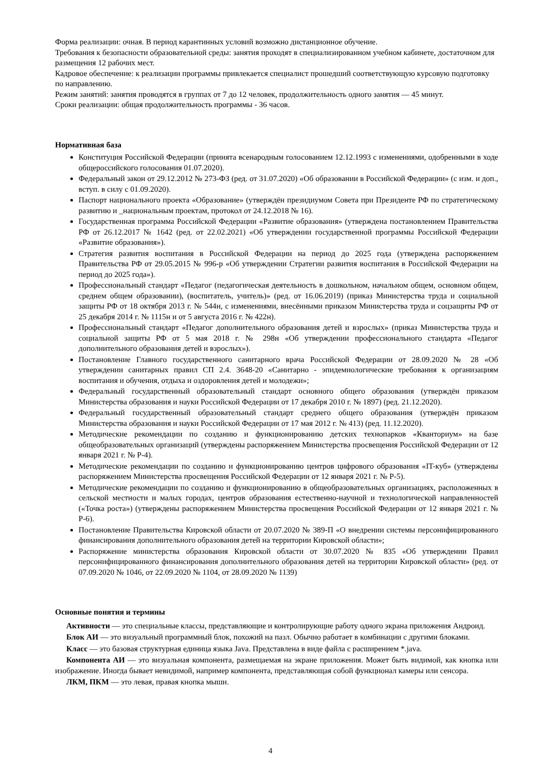Форма реализации: очная. В период карантинных условий возможно дистанционное обучение.
Требования к безопасности образовательной среды: занятия проходят в специализированном учебном кабинете, достаточном для размещения 12 рабочих мест.
Кадровое обеспечение: к реализации программы привлекается специалист прошедший соответствующую курсовую подготовку по направлению.
Режим занятий: занятия проводятся в группах от 7 до 12 человек, продолжительность одного занятия — 45 минут.
Сроки реализации: общая продолжительность программы - 36 часов.
Нормативная база
Конституция Российской Федерации (принята всенародным голосованием 12.12.1993 с изменениями, одобренными в ходе общероссийского голосования 01.07.2020).
Федеральный закон от 29.12.2012 № 273-ФЗ (ред. от 31.07.2020) «Об образовании в Российской Федерации» (с изм. и доп., вступ. в силу с 01.09.2020).
Паспорт национального проекта «Образование» (утверждён президиумом Совета при Президенте РФ по стратегическому развитию и _национальным проектам, протокол от 24.12.2018 № 16).
Государственная программа Российской Федерации «Развитие образования» (утверждена постановлением Правительства РФ от 26.12.2017 № 1642 (ред. от 22.02.2021) «Об утверждении государственной программы Российской Федерации «Развитие образования»).
Стратегия развития воспитания в Российской Федерации на период до 2025 года (утверждена распоряжением Правительства РФ от 29.05.2015 № 996-р «Об утверждении Стратегии развития воспитания в Российской Федерации на период до 2025 года»).
Профессиональный стандарт «Педагог (педагогическая деятельность в дошкольном, начальном общем, основном общем, среднем общем образовании), (воспитатель, учитель)» (ред. от 16.06.2019) (приказ Министерства труда и социальной защиты РФ от 18 октября 2013 г. № 544н, с изменениями, внесёнными приказом Министерства труда и соцзащиты РФ от 25 декабря 2014 г. № 1115н и от 5 августа 2016 г. № 422н).
Профессиональный стандарт «Педагог дополнительного образования детей и взрослых» (приказ Министерства труда и социальной защиты РФ от 5 мая 2018 г. № 298н «Об утверждении профессионального стандарта «Педагог дополнительного образования детей и взрослых»).
Постановление Главного государственного санитарного врача Российской Федерации от 28.09.2020 № 28 «Об утверждении санитарных правил СП 2.4. 3648-20 «Санитарно - эпидемиологические требования к организациям воспитания и обучения, отдыха и оздоровления детей и молодежи»;
Федеральный государственный образовательный стандарт основного общего образования (утверждён приказом Министерства образования и науки Российской Федерации от 17 декабря 2010 г. № 1897) (ред. 21.12.2020).
Федеральный государственный образовательный стандарт среднего общего образования (утверждён приказом Министерства образования и науки Российской Федерации от 17 мая 2012 г. № 413) (ред. 11.12.2020).
Методические рекомендации по созданию и функционированию детских технопарков «Кванториум» на базе общеобразовательных организаций (утверждены распоряжением Министерства просвещения Российской Федерации от 12 января 2021 г. № Р-4).
Методические рекомендации по созданию и функционированию центров цифрового образования «IT-куб» (утверждены распоряжением Министерства просвещения Российской Федерации от 12 января 2021 г. № Р-5).
Методические рекомендации по созданию и функционированию в общеобразовательных организациях, расположенных в сельской местности и малых городах, центров образования естественно-научной и технологической направленностей («Точка роста») (утверждены распоряжением Министерства просвещения Российской Федерации от 12 января 2021 г. № Р-6).
Постановление Правительства Кировской области от 20.07.2020 № 389-П «О внедрении системы персонифицированного финансирования дополнительного образования детей на территории Кировской области»;
Распоряжение министерства образования Кировской области от 30.07.2020 № 835 «Об утверждении Правил персонифицированного финансирования дополнительного образования детей на территории Кировской области» (ред. от 07.09.2020 № 1046, от 22.09.2020 № 1104, от 28.09.2020 № 1139)
Основные понятия и термины
Активности — это специальные классы, представляющие и контролирующие работу одного экрана приложения Андроид.
Блок АИ — это визуальный программный блок, похожий на пазл. Обычно работает в комбинации с другими блоками.
Класс — это базовая структурная единица языка Java. Представлена в виде файла с расширением *.java.
Компонента АИ — это визуальная компонента, размещаемая на экране приложения. Может быть видимой, как кнопка или изображение. Иногда бывает невидимой, например компонента, представляющая собой функционал камеры или сенсора.
ЛКМ, ПКМ — это левая, правая кнопка мыши.
4